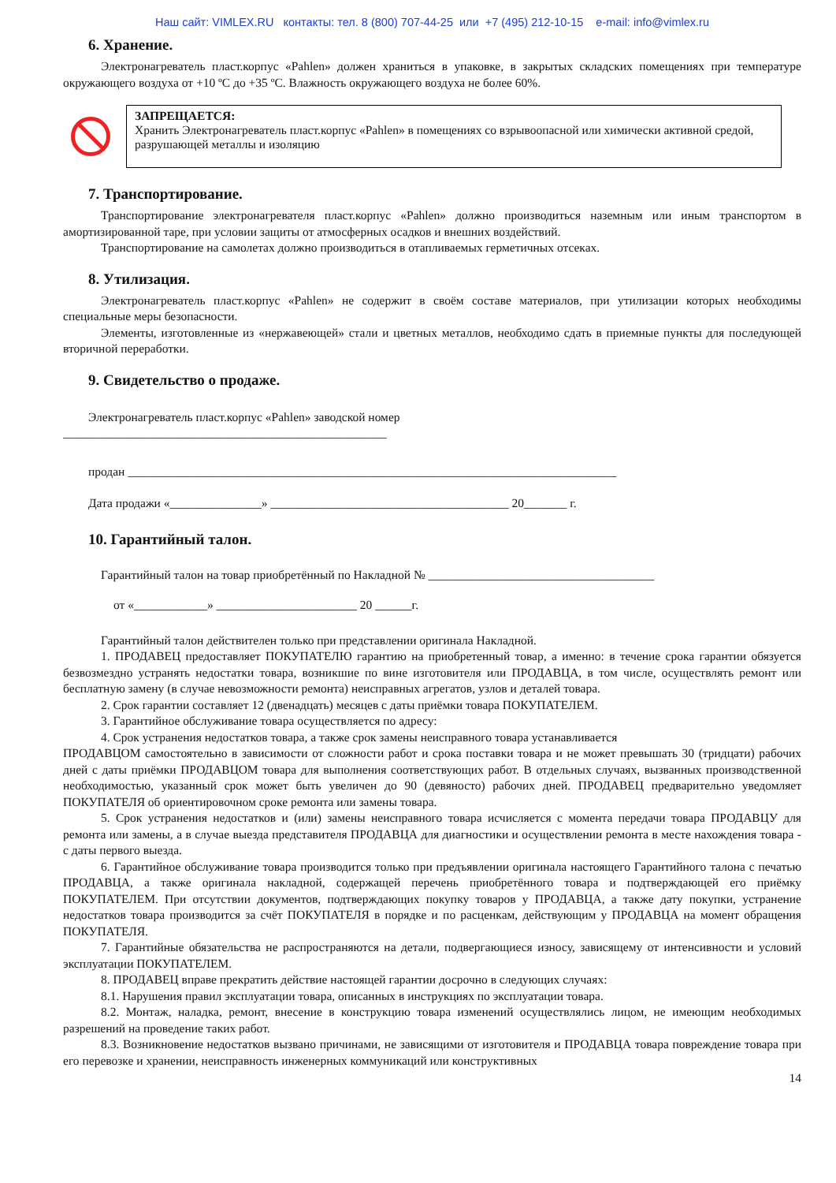Наш сайт: VIMLEX.RU контакты: тел. 8 (800) 707-44-25 или +7 (495) 212-10-15 e-mail: info@vimlex.ru
6. Хранение.
Электронагреватель пласт.корпус «Pahlen» должен храниться в упаковке, в закрытых складских помещениях при температуре окружающего воздуха от +10 ºС до +35 ºС. Влажность окружающего воздуха не более 60%.
ЗАПРЕЩАЕТСЯ:
Хранить Электронагреватель пласт.корпус «Pahlen» в помещениях со взрывоопасной или химически активной средой, разрушающей металлы и изоляцию
7. Транспортирование.
Транспортирование электронагревателя пласт.корпус «Pahlen» должно производиться наземным или иным транспортом в амортизированной таре, при условии защиты от атмосферных осадков и внешних воздействий.
Транспортирование на самолетах должно производиться в отапливаемых герметичных отсеках.
8. Утилизация.
Электронагреватель пласт.корпус «Pahlen» не содержит в своём составе материалов, при утилизации которых необходимы специальные меры безопасности.
Элементы, изготовленные из «нержавеющей» стали и цветных металлов, необходимо сдать в приемные пункты для последующей вторичной переработки.
9. Свидетельство о продаже.
Электронагреватель пласт.корпус «Pahlen» заводской номер
_____________________________________________________
продан ________________________________________________________________________________
Дата продажи «_______________» _______________________________________ 20_______ г.
10. Гарантийный талон.
Гарантийный талон на товар приобретённый по Накладной № _____________________________________
от «____________» _______________________ 20 ______г.
Гарантийный талон действителен только при представлении оригинала Накладной.
1. ПРОДАВЕЦ предоставляет ПОКУПАТЕЛЮ гарантию на приобретенный товар, а именно: в течение срока гарантии обязуется безвозмездно устранять недостатки товара, возникшие по вине изготовителя или ПРОДАВЦА, в том числе, осуществлять ремонт или бесплатную замену (в случае невозможности ремонта) неисправных агрегатов, узлов и деталей товара.
2. Срок гарантии составляет 12 (двенадцать) месяцев с даты приёмки товара ПОКУПАТЕЛЕМ.
3. Гарантийное обслуживание товара осуществляется по адресу:
4. Срок устранения недостатков товара, а также срок замены неисправного товара устанавливается
ПРОДАВЦОМ самостоятельно в зависимости от сложности работ и срока поставки товара и не может превышать 30 (тридцати) рабочих дней с даты приёмки ПРОДАВЦОМ товара для выполнения соответствующих работ. В отдельных случаях, вызванных производственной необходимостью, указанный срок может быть увеличен до 90 (девяносто) рабочих дней. ПРОДАВЕЦ предварительно уведомляет ПОКУПАТЕЛЯ об ориентировочном сроке ремонта или замены товара.
5. Срок устранения недостатков и (или) замены неисправного товара исчисляется с момента передачи товара ПРОДАВЦУ для ремонта или замены, а в случае выезда представителя ПРОДАВЦА для диагностики и осуществлении ремонта в месте нахождения товара - с даты первого выезда.
6. Гарантийное обслуживание товара производится только при предъявлении оригинала настоящего Гарантийного талона с печатью ПРОДАВЦА, а также оригинала накладной, содержащей перечень приобретённого товара и подтверждающей его приёмку ПОКУПАТЕЛЕМ. При отсутствии документов, подтверждающих покупку товаров у ПРОДАВЦА, а также дату покупки, устранение недостатков товара производится за счёт ПОКУПАТЕЛЯ в порядке и по расценкам, действующим у ПРОДАВЦА на момент обращения ПОКУПАТЕЛЯ.
7. Гарантийные обязательства не распространяются на детали, подвергающиеся износу, зависящему от интенсивности и условий эксплуатации ПОКУПАТЕЛЕМ.
8. ПРОДАВЕЦ вправе прекратить действие настоящей гарантии досрочно в следующих случаях:
8.1. Нарушения правил эксплуатации товара, описанных в инструкциях по эксплуатации товара.
8.2. Монтаж, наладка, ремонт, внесение в конструкцию товара изменений осуществлялись лицом, не имеющим необходимых разрешений на проведение таких работ.
8.3. Возникновение недостатков вызвано причинами, не зависящими от изготовителя и ПРОДАВЦА товара повреждение товара при его перевозке и хранении, неисправность инженерных коммуникаций или конструктивных
14